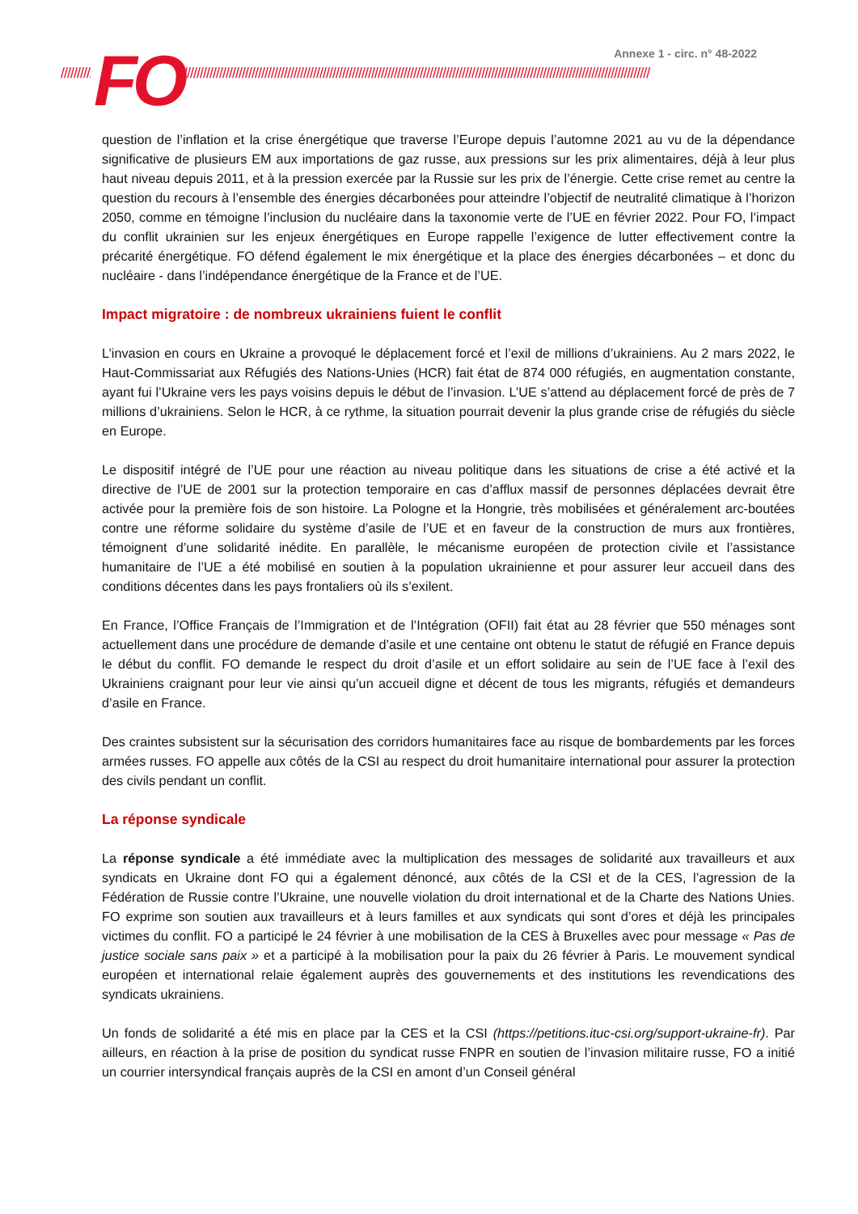Annexe 1 - circ. n° 48-2022
////////////////////////////////////////////////////////////////////////////////////////////////////////////////////////////////////////////////////////////////////////////////////// FO
question de l’inflation et la crise énergétique que traverse l’Europe depuis l’automne 2021 au vu de la dépendance significative de plusieurs EM aux importations de gaz russe, aux pressions sur les prix alimentaires, déjà à leur plus haut niveau depuis 2011, et à la pression exercée par la Russie sur les prix de l’énergie. Cette crise remet au centre la question du recours à l’ensemble des énergies décarbonées pour atteindre l’objectif de neutralité climatique à l’horizon 2050, comme en témoigne l’inclusion du nucléaire dans la taxonomie verte de l’UE en février 2022. Pour FO, l’impact du conflit ukrainien sur les enjeux énergétiques en Europe rappelle l’exigence de lutter effectivement contre la précarité énergétique. FO défend également le mix énergétique et la place des énergies décarbonées – et donc du nucléaire - dans l’indépendance énergétique de la France et de l’UE.
Impact migratoire : de nombreux ukrainiens fuient le conflit
L’invasion en cours en Ukraine a provoqué le déplacement forcé et l’exil de millions d’ukrainiens. Au 2 mars 2022, le Haut-Commissariat aux Réfugiés des Nations-Unies (HCR) fait état de 874 000 réfugiés, en augmentation constante, ayant fui l’Ukraine vers les pays voisins depuis le début de l’invasion. L’UE s’attend au déplacement forcé de près de 7 millions d’ukrainiens. Selon le HCR, à ce rythme, la situation pourrait devenir la plus grande crise de réfugiés du siècle en Europe.
Le dispositif intégré de l’UE pour une réaction au niveau politique dans les situations de crise a été activé et la directive de l’UE de 2001 sur la protection temporaire en cas d’afflux massif de personnes déplacées devrait être activée pour la première fois de son histoire. La Pologne et la Hongrie, très mobilisées et généralement arc-boutées contre une réforme solidaire du système d’asile de l’UE et en faveur de la construction de murs aux frontières, témoignent d’une solidarité inédite. En parallèle, le mécanisme européen de protection civile et l’assistance humanitaire de l’UE a été mobilisé en soutien à la population ukrainienne et pour assurer leur accueil dans des conditions décentes dans les pays frontaliers où ils s’exilent.
En France, l’Office Français de l’Immigration et de l’Intégration (OFII) fait état au 28 février que 550 ménages sont actuellement dans une procédure de demande d’asile et une centaine ont obtenu le statut de réfugié en France depuis le début du conflit. FO demande le respect du droit d’asile et un effort solidaire au sein de l’UE face à l’exil des Ukrainiens craignant pour leur vie ainsi qu’un accueil digne et décent de tous les migrants, réfugiés et demandeurs d’asile en France.
Des craintes subsistent sur la sécurisation des corridors humanitaires face au risque de bombardements par les forces armées russes. FO appelle aux côtés de la CSI au respect du droit humanitaire international pour assurer la protection des civils pendant un conflit.
La réponse syndicale
La réponse syndicale a été immédiate avec la multiplication des messages de solidarité aux travailleurs et aux syndicats en Ukraine dont FO qui a également dénoncé, aux côtés de la CSI et de la CES, l’agression de la Fédération de Russie contre l’Ukraine, une nouvelle violation du droit international et de la Charte des Nations Unies. FO exprime son soutien aux travailleurs et à leurs familles et aux syndicats qui sont d’ores et déjà les principales victimes du conflit. FO a participé le 24 février à une mobilisation de la CES à Bruxelles avec pour message « Pas de justice sociale sans paix » et a participé à la mobilisation pour la paix du 26 février à Paris. Le mouvement syndical européen et international relaie également auprès des gouvernements et des institutions les revendications des syndicats ukrainiens.
Un fonds de solidarité a été mis en place par la CES et la CSI (https://petitions.ituc-csi.org/support-ukraine-fr). Par ailleurs, en réaction à la prise de position du syndicat russe FNPR en soutien de l’invasion militaire russe, FO a initié un courrier intersyndical français auprès de la CSI en amont d’un Conseil général